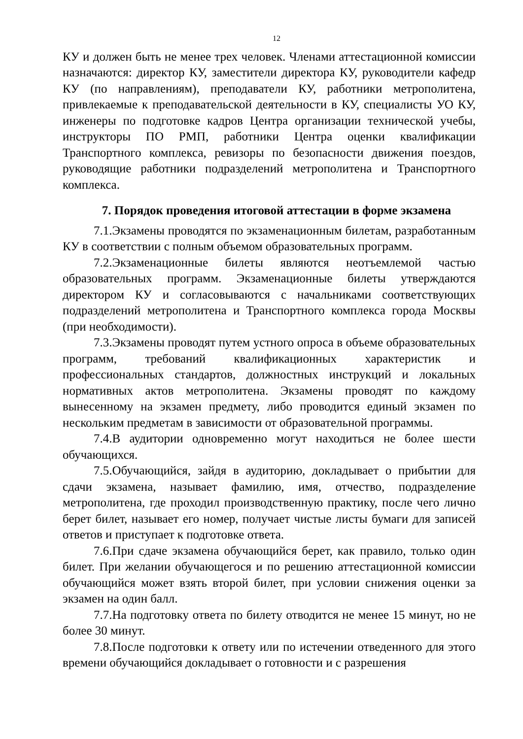12
КУ и должен быть не менее трех человек. Членами аттестационной комиссии назначаются: директор КУ, заместители директора КУ, руководители кафедр КУ (по направлениям), преподаватели КУ, работники метрополитена, привлекаемые к преподавательской деятельности в КУ, специалисты УО КУ, инженеры по подготовке кадров Центра организации технической учебы, инструкторы ПО РМП, работники Центра оценки квалификации Транспортного комплекса, ревизоры по безопасности движения поездов, руководящие работники подразделений метрополитена и Транспортного комплекса.
7. Порядок проведения итоговой аттестации в форме экзамена
7.1.Экзамены проводятся по экзаменационным билетам, разработанным КУ в соответствии с полным объемом образовательных программ.
7.2.Экзаменационные билеты являются неотъемлемой частью образовательных программ. Экзаменационные билеты утверждаются директором КУ и согласовываются с начальниками соответствующих подразделений метрополитена и Транспортного комплекса города Москвы (при необходимости).
7.3.Экзамены проводят путем устного опроса в объеме образовательных программ, требований квалификационных характеристик и профессиональных стандартов, должностных инструкций и локальных нормативных актов метрополитена. Экзамены проводят по каждому вынесенному на экзамен предмету, либо проводится единый экзамен по нескольким предметам в зависимости от образовательной программы.
7.4.В аудитории одновременно могут находиться не более шести обучающихся.
7.5.Обучающийся, зайдя в аудиторию, докладывает о прибытии для сдачи экзамена, называет фамилию, имя, отчество, подразделение метрополитена, где проходил производственную практику, после чего лично берет билет, называет его номер, получает чистые листы бумаги для записей ответов и приступает к подготовке ответа.
7.6.При сдаче экзамена обучающийся берет, как правило, только один билет. При желании обучающегося и по решению аттестационной комиссии обучающийся может взять второй билет, при условии снижения оценки за экзамен на один балл.
7.7.На подготовку ответа по билету отводится не менее 15 минут, но не более 30 минут.
7.8.После подготовки к ответу или по истечении отведенного для этого времени обучающийся докладывает о готовности и с разрешения